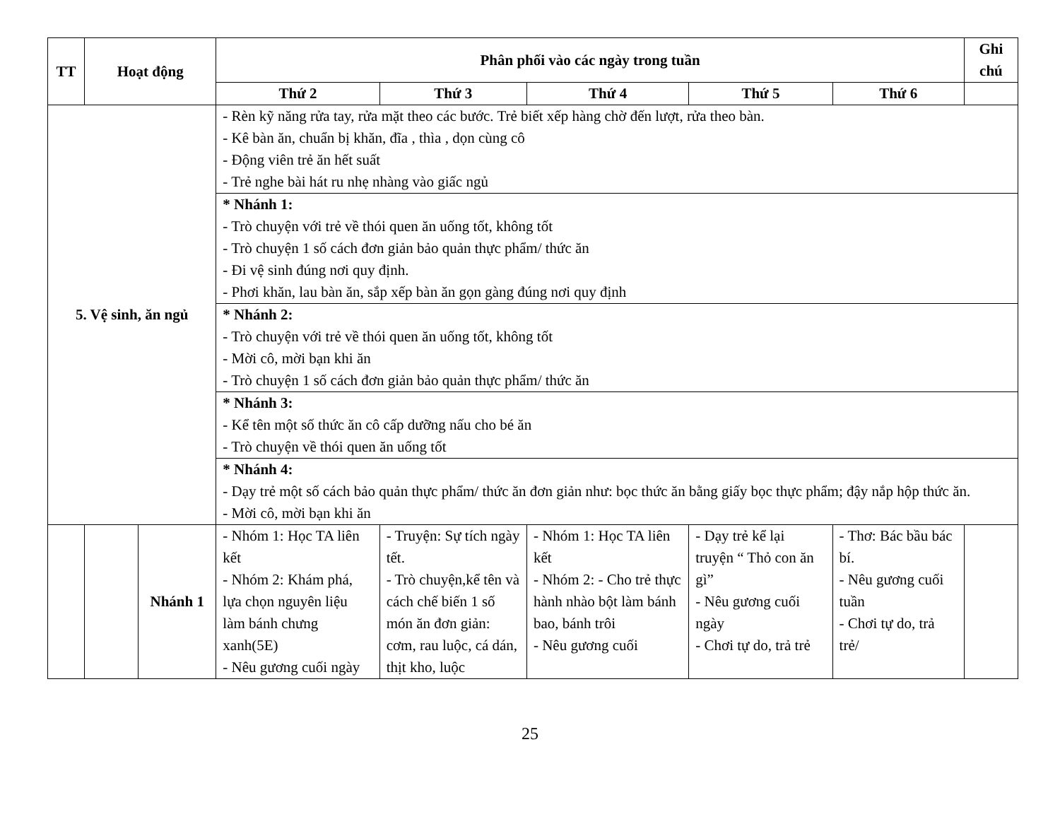| TT | Hoạt động | | Phân phối vào các ngày trong tuần | | | | | Ghi chú |
| --- | --- | --- | --- | --- | --- | --- | --- | --- |
| | | | Thứ 2 | Thứ 3 | Thứ 4 | Thứ 5 | Thứ 6 | |
| 5. Vệ sinh, ăn ngủ | | | - Rèn kỹ năng rửa tay, rửa mặt theo các bước. Trẻ biết xếp hàng chờ đến lượt, rửa theo bàn. - Kê bàn ăn, chuẩn bị khăn, đĩa , thìa , dọn cùng cô - Động viên trẻ ăn hết suất - Trẻ nghe bài hát ru nhẹ nhàng vào giấc ngủ | | | | | |
| | | | * Nhánh 1: - Trò chuyện với trẻ về thói quen ăn uống tốt, không tốt - Trò chuyện 1 số cách đơn giản bảo quản thực phẩm/ thức ăn - Đi vệ sinh đúng nơi quy định. - Phơi khăn, lau bàn ăn, sắp xếp bàn ăn gọn gàng đúng nơi quy định | | | | | |
| | | | * Nhánh 2: - Trò chuyện với trẻ về thói quen ăn uống tốt, không tốt - Mời cô, mời bạn khi ăn - Trò chuyện 1 số cách đơn giản bảo quản thực phẩm/ thức ăn | | | | | |
| | | | * Nhánh 3: - Kể tên một số thức ăn cô cấp dưỡng nấu cho bé ăn - Trò chuyện về thói quen ăn uống tốt | | | | | |
| | | | * Nhánh 4: - Dạy trẻ một số cách bảo quản thực phẩm/ thức ăn đơn giản như: bọc thức ăn bằng giấy bọc thực phẩm; đậy nắp hộp thức ăn. - Mời cô, mời bạn khi ăn | | | | | |
| | | Nhánh 1 | - Nhóm 1: Học TA liên kết - Nhóm 2: Khám phá, lựa chọn nguyên liệu làm bánh chưng xanh(5E) - Nêu gương cuối ngày | - Truyện: Sự tích ngày tết. - Trò chuyện,kể tên và cách chế biến 1 số món ăn đơn giản: cơm, rau luộc, cá dán, thịt kho, luộc | - Nhóm 1: Học TA liên kết - Nhóm 2: - Cho trẻ thực hành nhào bột làm bánh bao, bánh trôi - Nêu gương cuối | - Dạy trẻ kể lại truyện “ Thỏ con ăn gì” - Nêu gương cuối ngày - Chơi tự do, trả trẻ | - Thơ: Bác bầu bác bí. - Nêu gương cuối tuần - Chơi tự do, trả trẻ/ | |
25